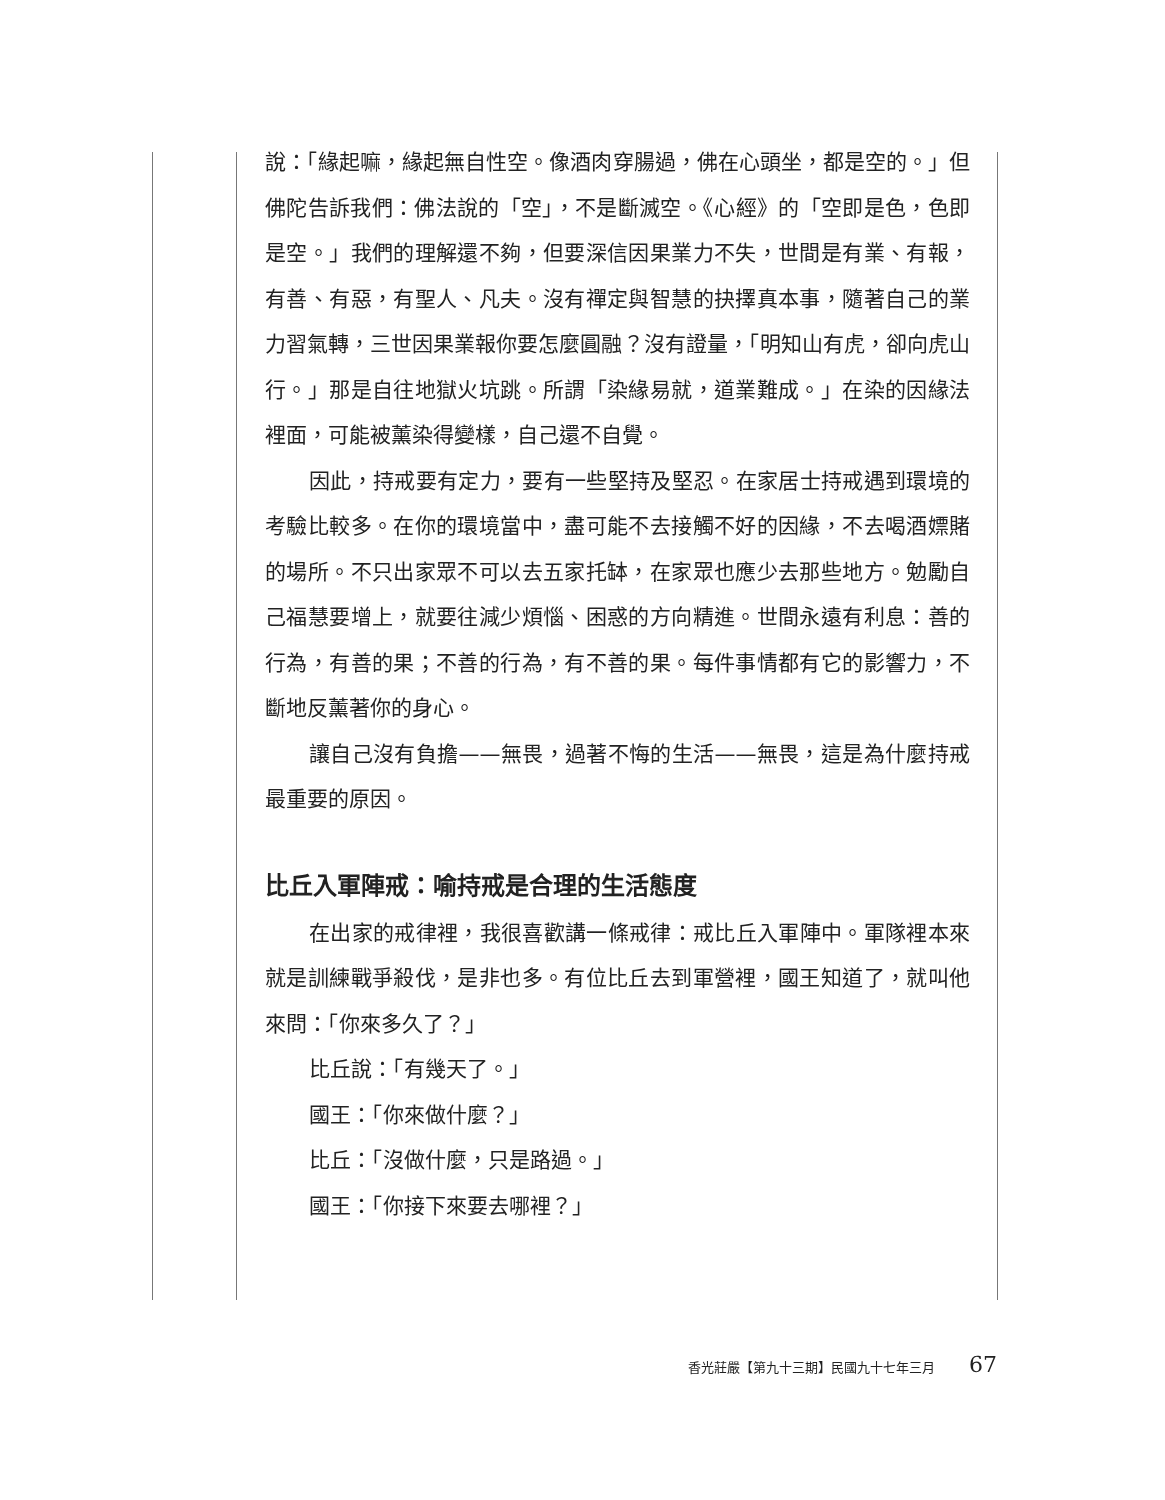說：「緣起嘛，緣起無自性空。像酒肉穿腸過，佛在心頭坐，都是空的。」但佛陀告訴我們：佛法說的「空」，不是斷滅空。《心經》的「空即是色，色即是空。」我們的理解還不夠，但要深信因果業力不失，世間是有業、有報，有善、有惡，有聖人、凡夫。沒有禪定與智慧的抉擇真本事，隨著自己的業力習氣轉，三世因果業報你要怎麼圓融？沒有證量，「明知山有虎，卻向虎山行。」那是自往地獄火坑跳。所謂「染緣易就，道業難成。」在染的因緣法裡面，可能被薰染得變樣，自己還不自覺。
因此，持戒要有定力，要有一些堅持及堅忍。在家居士持戒遇到環境的考驗比較多。在你的環境當中，盡可能不去接觸不好的因緣，不去喝酒嫖賭的場所。不只出家眾不可以去五家托缽，在家眾也應少去那些地方。勉勵自己福慧要增上，就要往減少煩惱、困惑的方向精進。世間永遠有利息：善的行為，有善的果；不善的行為，有不善的果。每件事情都有它的影響力，不斷地反薰著你的身心。
讓自己沒有負擔——無畏，過著不悔的生活——無畏，這是為什麼持戒最重要的原因。
比丘入軍陣戒：喻持戒是合理的生活態度
在出家的戒律裡，我很喜歡講一條戒律：戒比丘入軍陣中。軍隊裡本來就是訓練戰爭殺伐，是非也多。有位比丘去到軍營裡，國王知道了，就叫他來問：「你來多久了？」
比丘說：「有幾天了。」
國王：「你來做什麼？」
比丘：「沒做什麼，只是路過。」
國王：「你接下來要去哪裡？」
香光莊嚴【第九十三期】民國九十七年三月 67